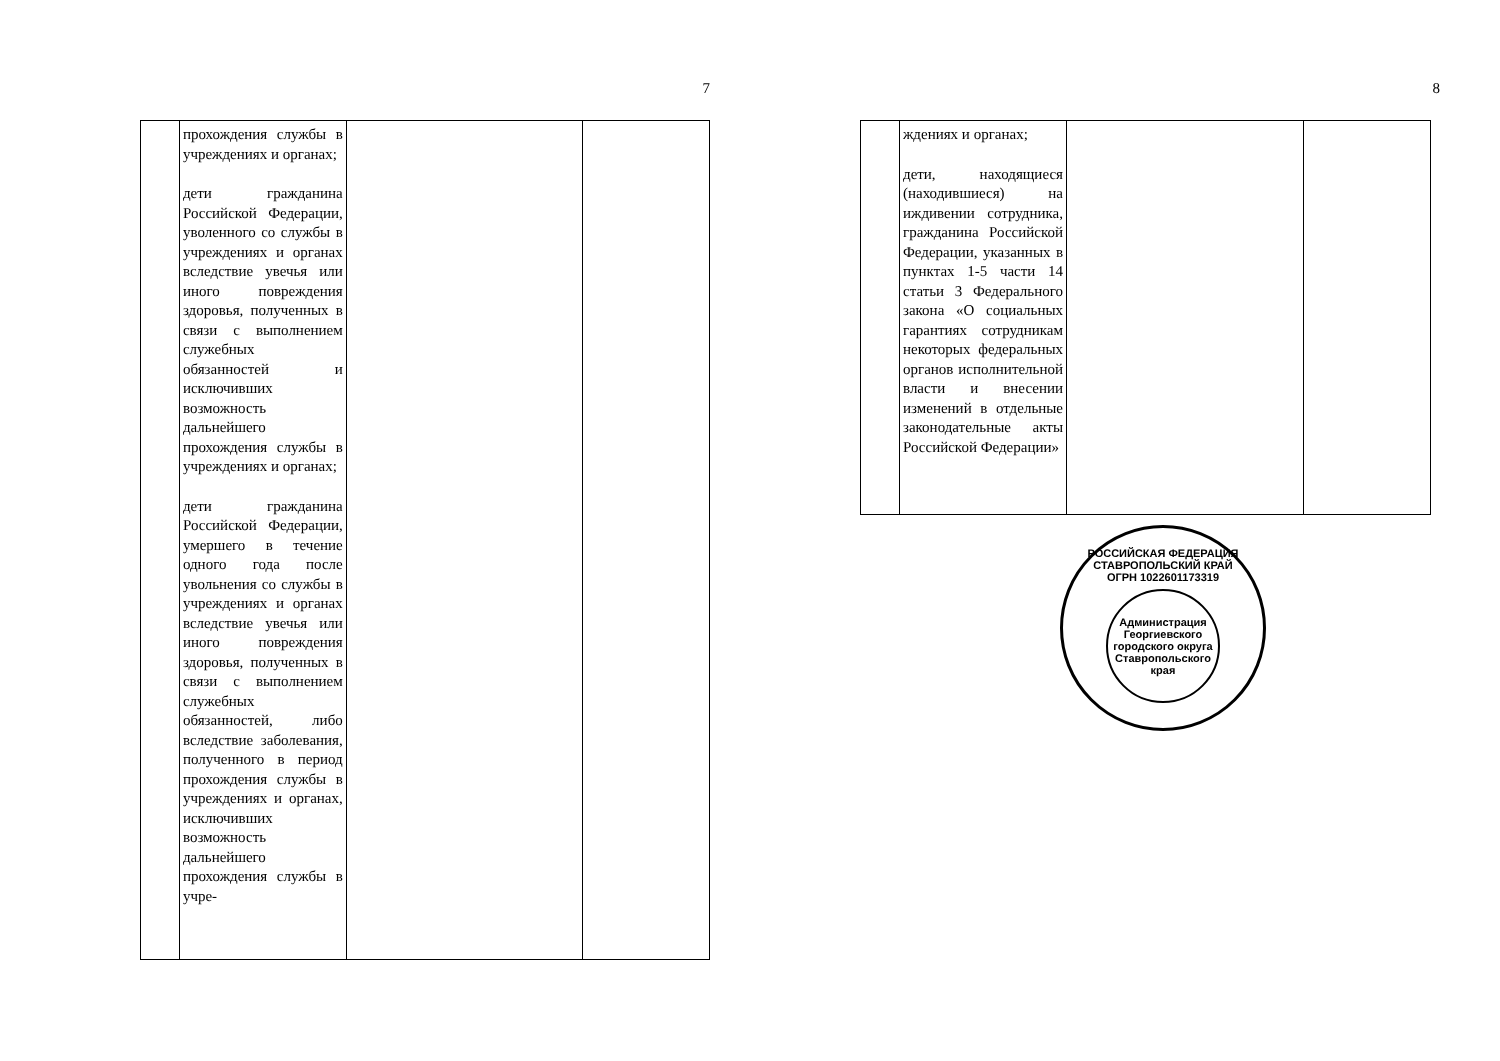7
| | прохождения службы в учреждениях и органах; дети гражданина Российской Федерации, уволенного со службы в учреждениях и органах вследствие увечья или иного повреждения здоровья, полученных в связи с выполнением служебных обязанностей и исключивших возможность дальнейшего прохождения службы в учреждениях и органах; дети гражданина Российской Федерации, умершего в течение одного года после увольнения со службы в учреждениях и органах вследствие увечья или иного повреждения здоровья, полученных в связи с выполнением служебных обязанностей, либо вследствие заболевания, полученного в период прохождения службы в учреждениях и органах, исключивших возможность дальнейшего прохождения службы в учре- | | |
8
| | ждениях и органах; дети, находящиеся (находившиеся) на иждивении сотрудника, гражданина Российской Федерации, указанных в пунктах 1-5 части 14 статьи 3 Федерального закона «О социальных гарантиях сотрудникам некоторых федеральных органов исполнительной власти и внесении изменений в отдельные законодательные акты Российской Федерации» | | |
РОССИЙСКАЯ ФЕДЕРАЦИЯ СТАВРОПОЛЬСКИЙ КРАЙ
ОГРН 1022601173319
Администрация Георгиевского городского округа Ставропольского края